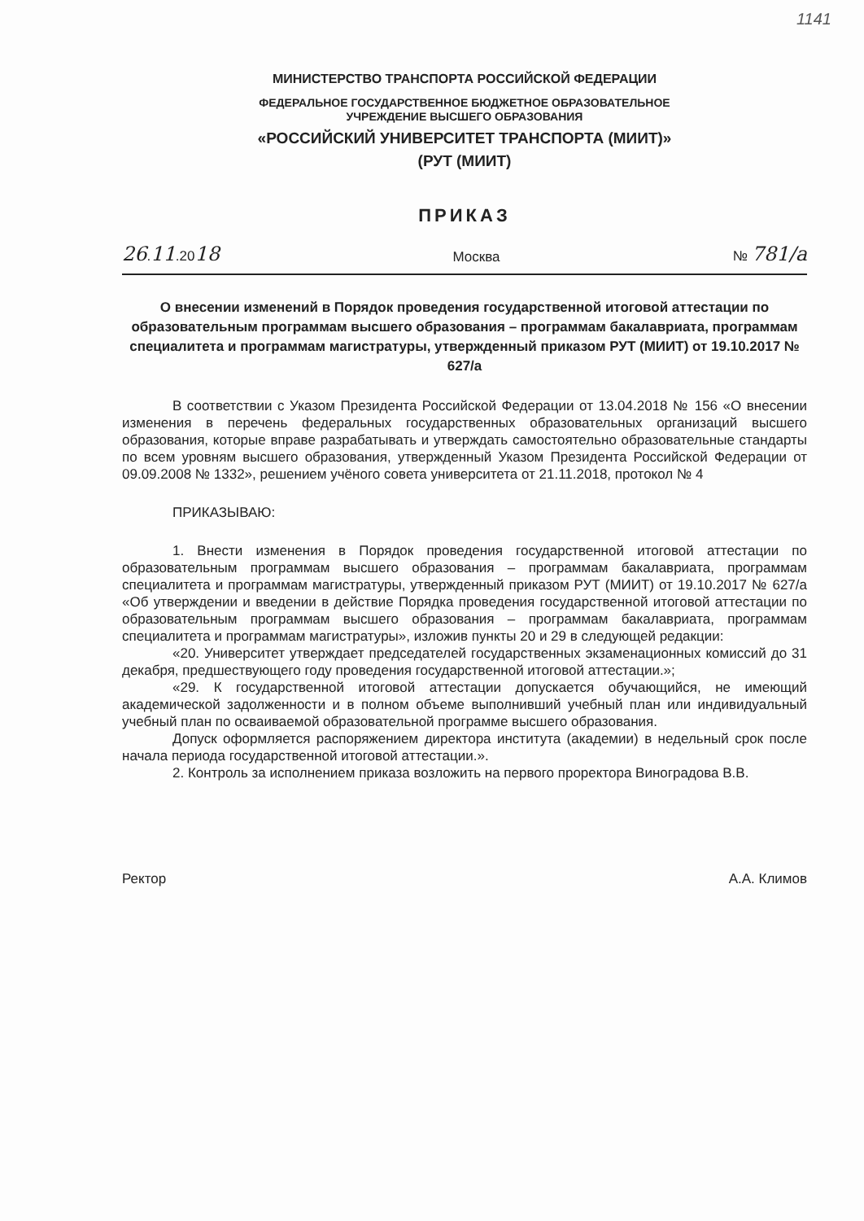1141
МИНИСТЕРСТВО ТРАНСПОРТА РОССИЙСКОЙ ФЕДЕРАЦИИ
ФЕДЕРАЛЬНОЕ ГОСУДАРСТВЕННОЕ БЮДЖЕТНОЕ ОБРАЗОВАТЕЛЬНОЕ
УЧРЕЖДЕНИЕ ВЫСШЕГО ОБРАЗОВАНИЯ
«РОССИЙСКИЙ УНИВЕРСИТЕТ ТРАНСПОРТА (МИИТ)»
(РУТ (МИИТ)
ПРИКАЗ
26.11.2018 Москва № 781/а
О внесении изменений в Порядок проведения государственной итоговой аттестации по образовательным программам высшего образования – программам бакалавриата, программам специалитета и программам магистратуры, утвержденный приказом РУТ (МИИТ) от 19.10.2017 № 627/а
В соответствии с Указом Президента Российской Федерации от 13.04.2018 № 156 «О внесении изменения в перечень федеральных государственных образовательных организаций высшего образования, которые вправе разрабатывать и утверждать самостоятельно образовательные стандарты по всем уровням высшего образования, утвержденный Указом Президента Российской Федерации от 09.09.2008 № 1332», решением учёного совета университета от 21.11.2018, протокол № 4
ПРИКАЗЫВАЮ:
1. Внести изменения в Порядок проведения государственной итоговой аттестации по образовательным программам высшего образования – программам бакалавриата, программам специалитета и программам магистратуры, утвержденный приказом РУТ (МИИТ) от 19.10.2017 № 627/а «Об утверждении и введении в действие Порядка проведения государственной итоговой аттестации по образовательным программам высшего образования – программам бакалавриата, программам специалитета и программам магистратуры», изложив пункты 20 и 29 в следующей редакции:
«20. Университет утверждает председателей государственных экзаменационных комиссий до 31 декабря, предшествующего году проведения государственной итоговой аттестации.»;
«29. К государственной итоговой аттестации допускается обучающийся, не имеющий академической задолженности и в полном объеме выполнивший учебный план или индивидуальный учебный план по осваиваемой образовательной программе высшего образования.
Допуск оформляется распоряжением директора института (академии) в недельный срок после начала периода государственной итоговой аттестации.».
2. Контроль за исполнением приказа возложить на первого проректора Виноградова В.В.
Ректор А.А. Климов